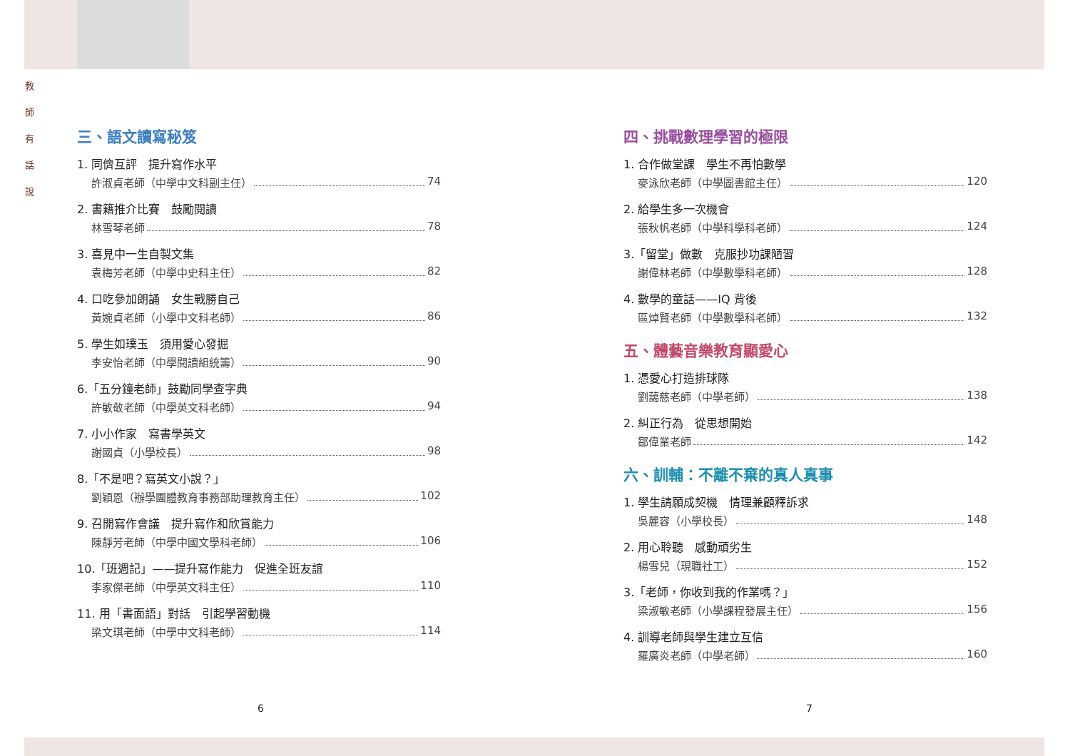教
師
有
話
說
三、語文讀寫秘笈
1. 同儕互評　提升寫作水平
許淑貞老師（中學中文科副主任） 74
2. 書籍推介比賽　鼓勵閱讀
林雪琴老師 78
3. 喜見中一生自製文集
袁梅芳老師（中學中史科主任） 82
4. 口吃參加朗誦　女生戰勝自己
黃婉貞老師（小學中文科老師） 86
5. 學生如璞玉　須用愛心發掘
李安怡老師（中學閱讀組統籌） 90
6.「五分鐘老師」鼓勵同學查字典
許敏敬老師（中學英文科老師） 94
7. 小小作家　寫書學英文
謝國貞（小學校長） 98
8.「不是吧？寫英文小說？」
劉穎恩（辦學團體教育事務部助理教育主任） 102
9. 召開寫作會議　提升寫作和欣賞能力
陳靜芳老師（中學中國文學科老師） 106
10.「班週記」——提升寫作能力　促進全班友誼
李家傑老師（中學英文科主任） 110
11. 用「書面語」對話　引起學習動機
梁文琪老師（中學中文科老師） 114
四、挑戰數理學習的極限
1. 合作做堂課　學生不再怕數學
麥泳欣老師（中學圖書館主任） 120
2. 給學生多一次機會
張秋帆老師（中學科學科老師） 124
3.「留堂」做數　克服抄功課陋習
謝偉林老師（中學數學科老師） 128
4. 數學的童話——IQ 背後
區焯賢老師（中學數學科老師） 132
五、體藝音樂教育顯愛心
1. 憑愛心打造排球隊
劉藹慈老師（中學老師） 138
2. 糾正行為　從思想開始
鄒偉業老師 142
六、訓輔：不離不棄的真人真事
1. 學生請願成契機　情理兼顧釋訴求
吳麗容（小學校長） 148
2. 用心聆聽　感動頑劣生
楊雪兒（現職社工） 152
3.「老師，你收到我的作業嗎？」
梁淑敏老師（小學課程發展主任） 156
4. 訓導老師與學生建立互信
羅廣炎老師（中學老師） 160
6 7